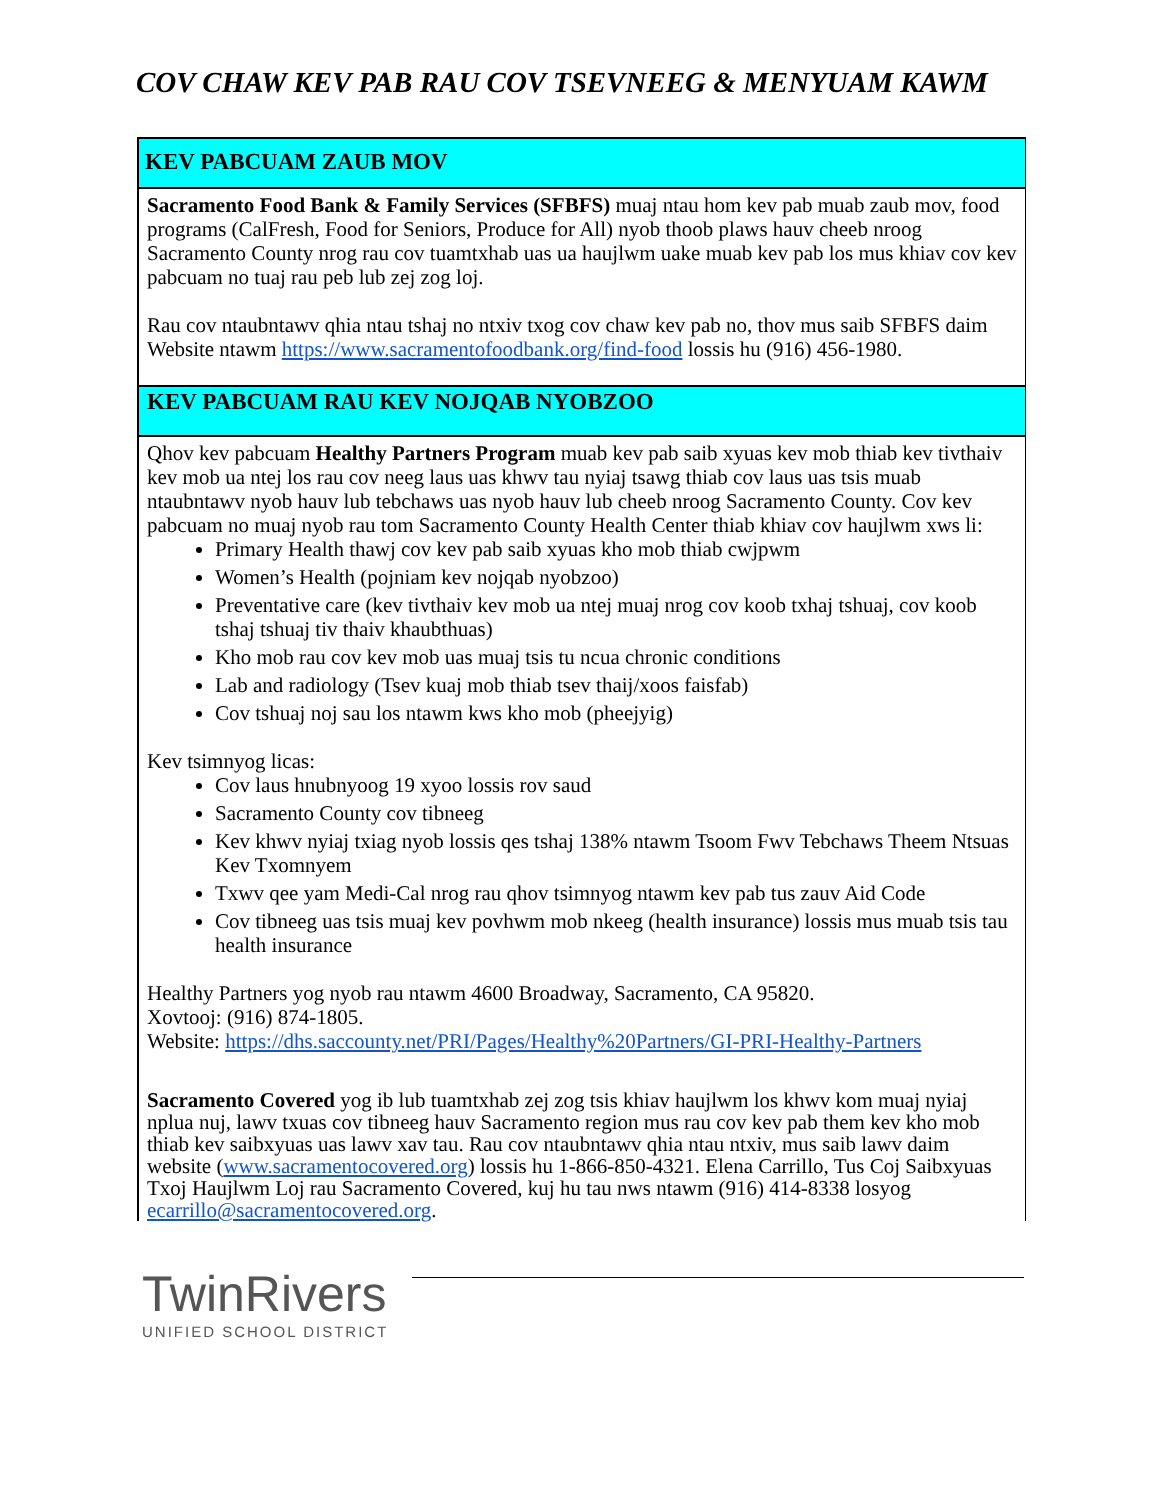COV CHAW KEV PAB RAU COV TSEVNEEG & MENYUAM KAWM
KEV PABCUAM ZAUB MOV
Sacramento Food Bank & Family Services (SFBFS) muaj ntau hom kev pab muab zaub mov, food programs (CalFresh, Food for Seniors, Produce for All) nyob thoob plaws hauv cheeb nroog Sacramento County nrog rau cov tuamtxhab uas ua haujlwm uake muab kev pab los mus khiav cov kev pabcuam no tuaj rau peb lub zej zog loj.
Rau cov ntaubntawv qhia ntau tshaj no ntxiv txog cov chaw kev pab no, thov mus saib SFBFS daim Website ntawm https://www.sacramentofoodbank.org/find-food lossis hu (916) 456-1980.
KEV PABCUAM RAU KEV NOJQAB NYOBZOO
Qhov kev pabcuam Healthy Partners Program muab kev pab saib xyuas kev mob thiab kev tivthaiv kev mob ua ntej los rau cov neeg laus uas khwv tau nyiaj tsawg thiab cov laus uas tsis muab ntaubntawv nyob hauv lub tebchaws uas nyob hauv lub cheeb nroog Sacramento County. Cov kev pabcuam no muaj nyob rau tom Sacramento County Health Center thiab khiav cov haujlwm xws li:
Primary Health thawj cov kev pab saib xyuas kho mob thiab cwjpwm
Women’s Health (pojniam kev nojqab nyobzoo)
Preventative care (kev tivthaiv kev mob ua ntej muaj nrog cov koob txhaj tshuaj, cov koob tshaj tshuaj tiv thaiv khaubthuas)
Kho mob rau cov kev mob uas muaj tsis tu ncua chronic conditions
Lab and radiology (Tsev kuaj mob thiab tsev thaij/xoos faisfab)
Cov tshuaj noj sau los ntawm kws kho mob (pheejyig)
Kev tsimnyog licas:
Cov laus hnubnyoog 19 xyoo lossis rov saud
Sacramento County cov tibneeg
Kev khwv nyiaj txiag nyob lossis qes tshaj 138% ntawm Tsoom Fwv Tebchaws Theem Ntsuas Kev Txomnyem
Txwv qee yam Medi-Cal nrog rau qhov tsimnyog ntawm kev pab tus zauv Aid Code
Cov tibneeg uas tsis muaj kev povhwm mob nkeeg (health insurance) lossis mus muab tsis tau health insurance
Healthy Partners yog nyob rau ntawm 4600 Broadway, Sacramento, CA 95820.
Xovtooj: (916) 874-1805.
Website: https://dhs.saccounty.net/PRI/Pages/Healthy%20Partners/GI-PRI-Healthy-Partners
Sacramento Covered yog ib lub tuamtxhab zej zog tsis khiav haujlwm los khwv kom muaj nyiaj nplua nuj, lawv txuas cov tibneeg hauv Sacramento region mus rau cov kev pab them kev kho mob thiab kev saibxyuas uas lawv xav tau. Rau cov ntaubntawv qhia ntau ntxiv, mus saib lawv daim website (www.sacramentocovered.org) lossis hu 1-866-850-4321. Elena Carrillo, Tus Coj Saibxyuas Txoj Haujlwm Loj rau Sacramento Covered, kuj hu tau nws ntawm (916) 414-8338 losyog ecarrillo@sacramentocovered.org.
TwinRivers
UNIFIED SCHOOL DISTRICT